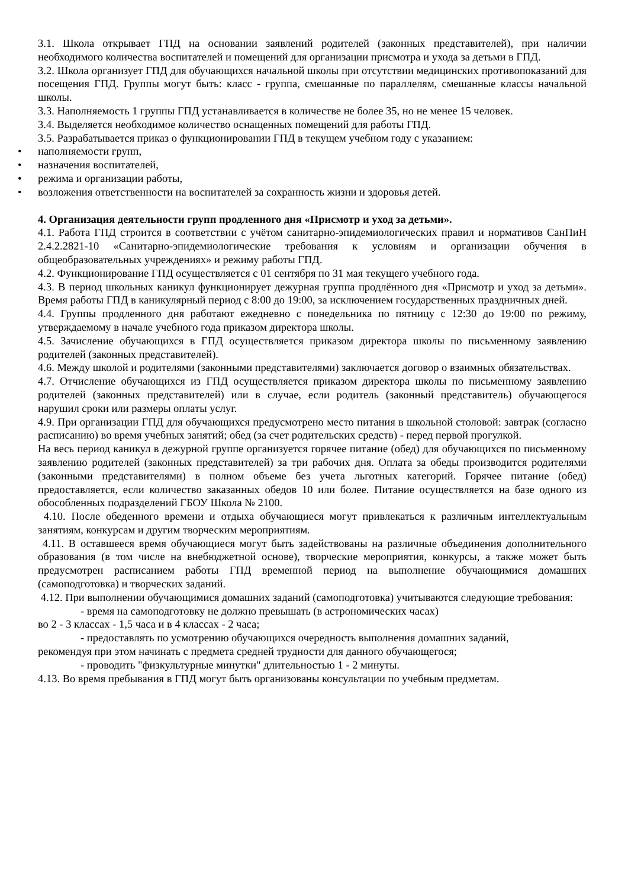3.1. Школа открывает ГПД на основании заявлений родителей (законных представителей), при наличии необходимого количества воспитателей и помещений для организации присмотра и ухода за детьми в ГПД.
3.2. Школа организует ГПД для обучающихся начальной школы при отсутствии медицинских противопоказаний для посещения ГПД. Группы могут быть: класс - группа, смешанные по параллелям, смешанные классы начальной школы.
3.3. Наполняемость 1 группы ГПД устанавливается в количестве не более 35, но не менее 15 человек.
3.4. Выделяется необходимое количество оснащенных помещений для работы ГПД.
3.5. Разрабатывается приказ о функционировании ГПД в текущем учебном году с указанием:
• наполняемости групп,
• назначения воспитателей,
• режима и организации работы,
• возложения ответственности на воспитателей за сохранность жизни и здоровья детей.
4. Организация деятельности групп продленного дня «Присмотр и уход за детьми».
4.1. Работа ГПД строится в соответствии с учётом санитарно-эпидемиологических правил и нормативов СанПиН 2.4.2.2821-10 «Санитарно-эпидемиологические требования к условиям и организации обучения в общеобразовательных учреждениях» и режиму работы ГПД.
4.2. Функционирование ГПД осуществляется с 01 сентября по 31 мая текущего учебного года.
4.3. В период школьных каникул функционирует дежурная группа продлённого дня «Присмотр и уход за детьми». Время работы ГПД в каникулярный период с 8:00 до 19:00, за исключением государственных праздничных дней.
4.4. Группы продленного дня работают ежедневно с понедельника по пятницу с 12:30 до 19:00 по режиму, утверждаемому в начале учебного года приказом директора школы.
4.5. Зачисление обучающихся в ГПД осуществляется приказом директора школы по письменному заявлению родителей (законных представителей).
4.6. Между школой и родителями (законными представителями) заключается договор о взаимных обязательствах.
4.7. Отчисление обучающихся из ГПД осуществляется приказом директора школы по письменному заявлению родителей (законных представителей) или в случае, если родитель (законный представитель) обучающегося нарушил сроки или размеры оплаты услуг.
4.9. При организации ГПД для обучающихся предусмотрено место питания в школьной столовой: завтрак (согласно расписанию) во время учебных занятий; обед (за счет родительских средств) - перед первой прогулкой.
На весь период каникул в дежурной группе организуется горячее питание (обед) для обучающихся по письменному заявлению родителей (законных представителей) за три рабочих дня. Оплата за обеды производится родителями (законными представителями) в полном объеме без учета льготных категорий. Горячее питание (обед) предоставляется, если количество заказанных обедов 10 или более. Питание осуществляется на базе одного из обособленных подразделений ГБОУ Школа № 2100.
4.10. После обеденного времени и отдыха обучающиеся могут привлекаться к различным интеллектуальным занятиям, конкурсам и другим творческим мероприятиям.
4.11. В оставшееся время обучающиеся могут быть задействованы на различные объединения дополнительного образования (в том числе на внебюджетной основе), творческие мероприятия, конкурсы, а также может быть предусмотрен расписанием работы ГПД временной период на выполнение обучающимися домашних (самоподготовка) и творческих заданий.
4.12. При выполнении обучающимися домашних заданий (самоподготовка) учитываются следующие требования:
- время на самоподготовку не должно превышать (в астрономических часах)
во 2 - 3 классах - 1,5 часа и в 4 классах - 2 часа;
- предоставлять по усмотрению обучающихся очередность выполнения домашних заданий,
рекомендуя при этом начинать с предмета средней трудности для данного обучающегося;
- проводить "физкультурные минутки" длительностью 1 - 2 минуты.
4.13. Во время пребывания в ГПД могут быть организованы консультации по учебным предметам.